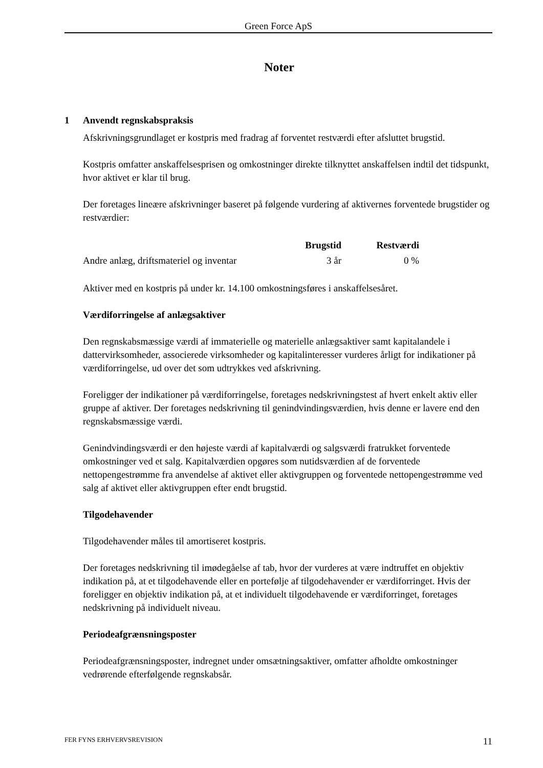Green Force ApS
Noter
1 Anvendt regnskabspraksis
Afskrivningsgrundlaget er kostpris med fradrag af forventet restværdi efter afsluttet brugstid.
Kostpris omfatter anskaffelsesprisen og omkostninger direkte tilknyttet anskaffelsen indtil det tidspunkt, hvor aktivet er klar til brug.
Der foretages lineære afskrivninger baseret på følgende vurdering af aktivernes forventede brugstider og restværdier:
| | Brugstid | Restværdi |
| --- | --- | --- |
| Andre anlæg, driftsmateriel og inventar | 3 år | 0 % |
Aktiver med en kostpris på under kr. 14.100 omkostningsføres i anskaffelsesåret.
Værdiforringelse af anlægsaktiver
Den regnskabsmæssige værdi af immaterielle og materielle anlægsaktiver samt kapitalandele i dattervirksomheder, associerede virksomheder og kapitalinteresser vurderes årligt for indikationer på værdiforringelse, ud over det som udtrykkes ved afskrivning.
Foreligger der indikationer på værdiforringelse, foretages nedskrivningstest af hvert enkelt aktiv eller gruppe af aktiver. Der foretages nedskrivning til genindvindingsværdien, hvis denne er lavere end den regnskabsmæssige værdi.
Genindvindingsværdi er den højeste værdi af kapitalværdi og salgsværdi fratrukket forventede omkostninger ved et salg. Kapitalværdien opgøres som nutidsværdien af de forventede nettopengestrømme fra anvendelse af aktivet eller aktivgruppen og forventede nettopengestrømme ved salg af aktivet eller aktivgruppen efter endt brugstid.
Tilgodehavender
Tilgodehavender måles til amortiseret kostpris.
Der foretages nedskrivning til imødegåelse af tab, hvor der vurderes at være indtruffet en objektiv indikation på, at et tilgodehavende eller en portefølje af tilgodehavender er værdiforringet. Hvis der foreligger en objektiv indikation på, at et individuelt tilgodehavende er værdiforringet, foretages nedskrivning på individuelt niveau.
Periodeafgrænsningsposter
Periodeafgrænsningsposter, indregnet under omsætningsaktiver, omfatter afholdte omkostninger vedrørende efterfølgende regnskabsår.
FER FYNS ERHVERVSREVISION 11